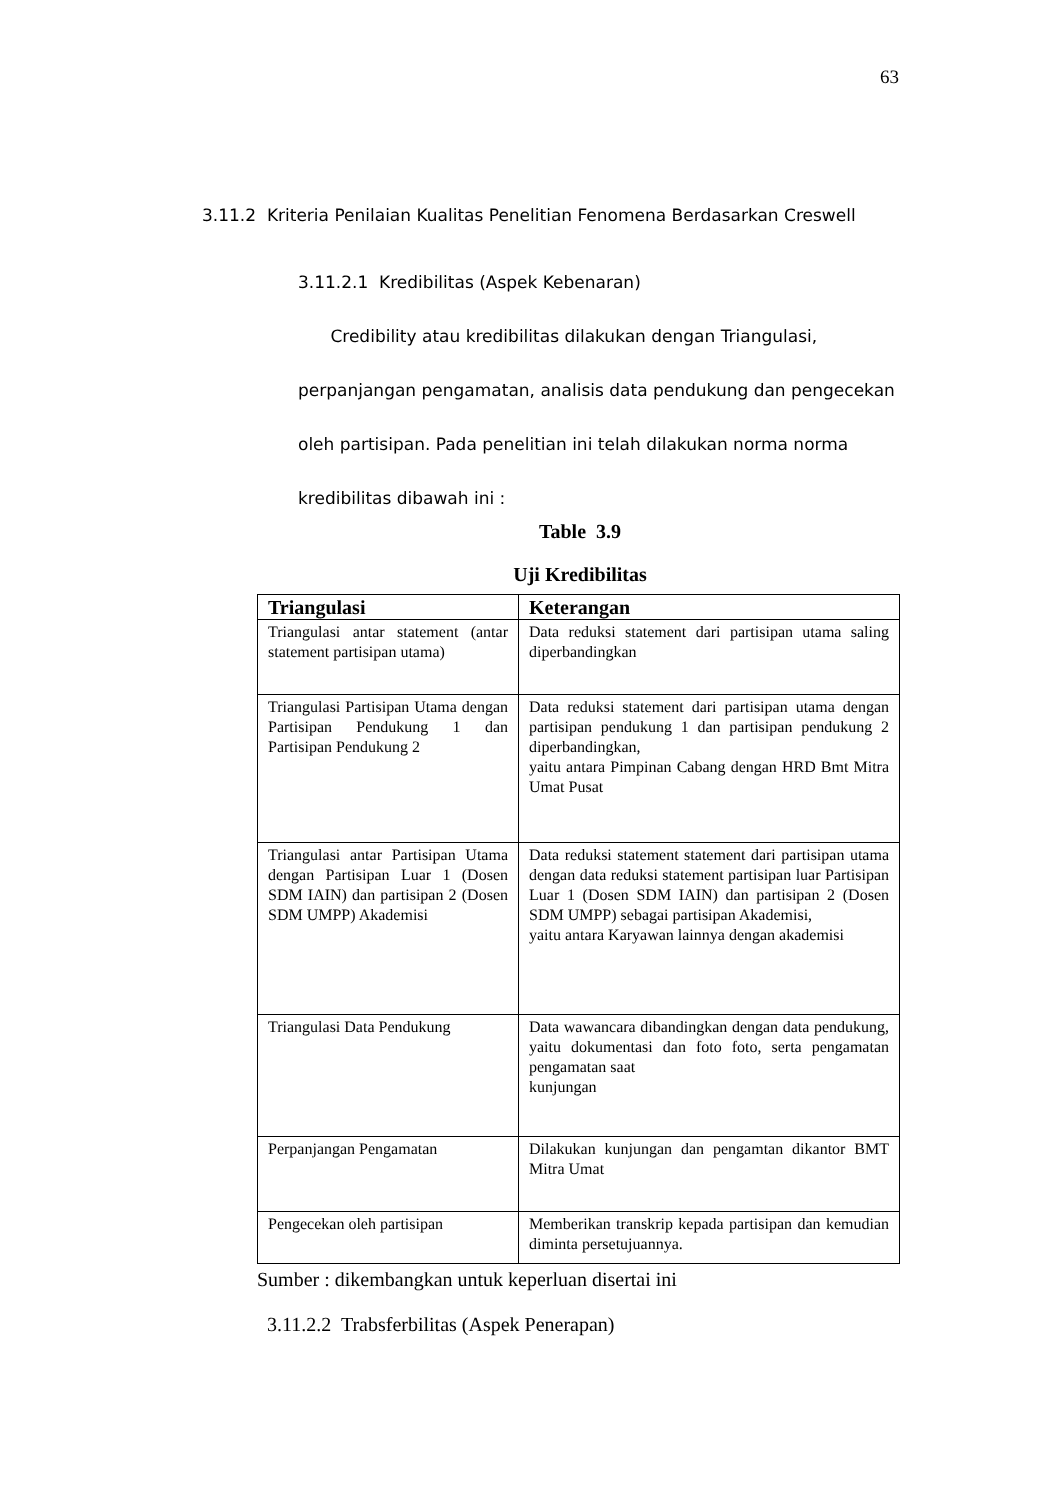63
3.11.2 Kriteria Penilaian Kualitas Penelitian Fenomena Berdasarkan Creswell
3.11.2.1 Kredibilitas (Aspek Kebenaran)
Credibility atau kredibilitas dilakukan dengan Triangulasi,
perpanjangan pengamatan, analisis data pendukung dan pengecekan
oleh partisipan. Pada penelitian ini telah dilakukan norma norma
kredibilitas dibawah ini :
Table 3.9
Uji Kredibilitas
| Triangulasi | Keterangan |
| --- | --- |
| Triangulasi antar statement (antar statement partisipan utama) | Data reduksi statement dari partisipan utama saling diperbandingkan |
| Triangulasi Partisipan Utama dengan Partisipan Pendukung 1 dan Partisipan Pendukung 2 | Data reduksi statement dari partisipan utama dengan partisipan pendukung 1 dan partisipan pendukung 2 diperbandingkan, yaitu antara Pimpinan Cabang dengan HRD Bmt Mitra Umat Pusat |
| Triangulasi antar Partisipan Utama dengan Partisipan Luar 1 (Dosen SDM IAIN) dan partisipan 2 (Dosen SDM UMPP) Akademisi | Data reduksi statement statement dari partisipan utama dengan data reduksi statement partisipan luar Partisipan Luar 1 (Dosen SDM IAIN) dan partisipan 2 (Dosen SDM UMPP) sebagai partisipan Akademisi, yaitu antara Karyawan lainnya dengan akademisi |
| Triangulasi Data Pendukung | Data wawancara dibandingkan dengan data pendukung, yaitu dokumentasi dan foto foto, serta pengamatan pengamatan saat kunjungan |
| Perpanjangan Pengamatan | Dilakukan kunjungan dan pengamtan dikantor BMT Mitra Umat |
| Pengecekan oleh partisipan | Memberikan transkrip kepada partisipan dan kemudian diminta persetujuannya. |
Sumber : dikembangkan untuk keperluan disertai ini
3.11.2.2 Trabsferbilitas (Aspek Penerapan)